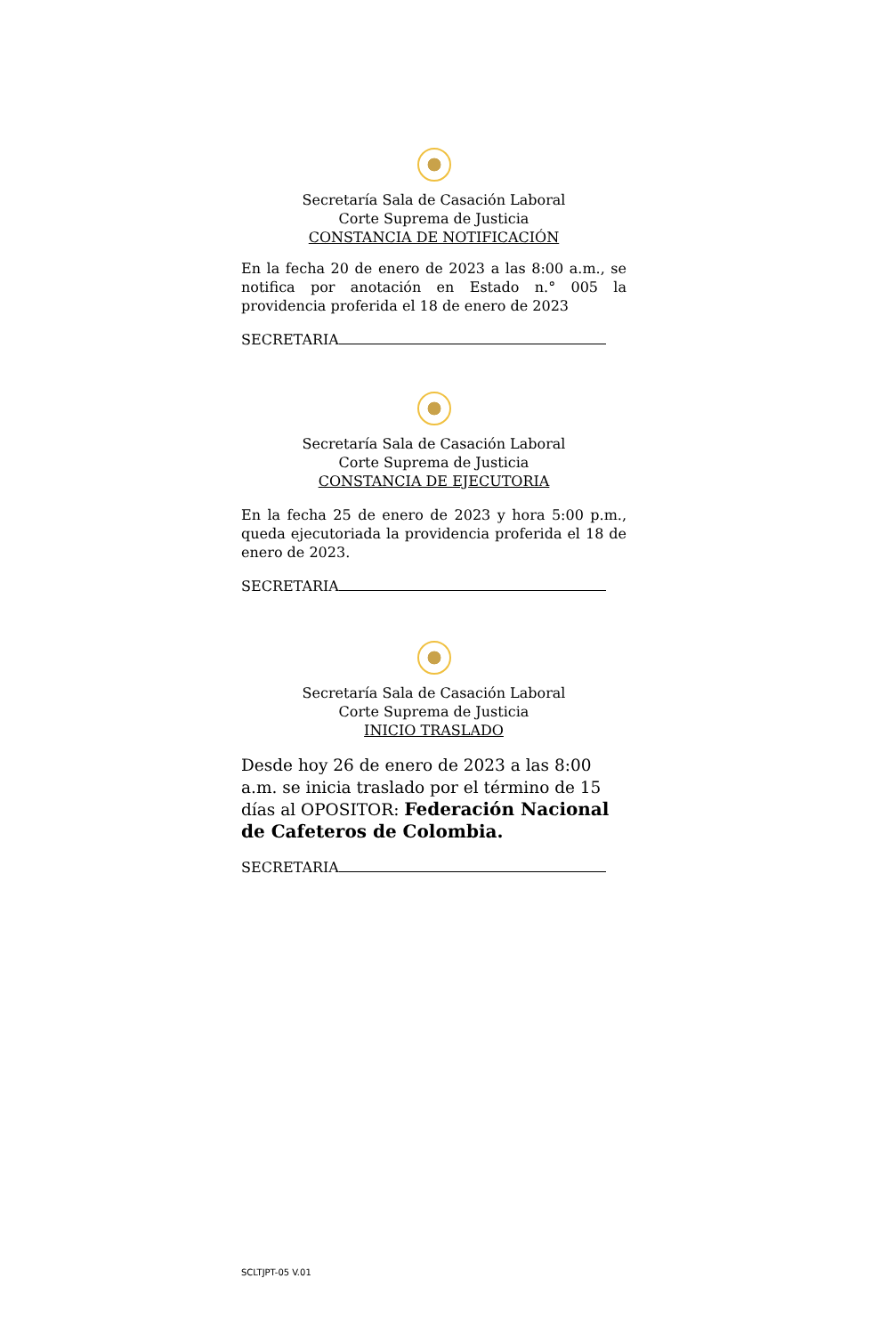Secretaría Sala de Casación Laboral
Corte Suprema de Justicia
CONSTANCIA DE NOTIFICACIÓN
En la fecha 20 de enero de 2023 a las 8:00 a.m., se notifica por anotación en Estado n.° 005 la providencia proferida el 18 de enero de 2023
SECRETARIA
Secretaría Sala de Casación Laboral
Corte Suprema de Justicia
CONSTANCIA DE EJECUTORIA
En la fecha 25 de enero de 2023 y hora 5:00 p.m., queda ejecutoriada la providencia proferida el 18 de enero de 2023.
SECRETARIA
Secretaría Sala de Casación Laboral
Corte Suprema de Justicia
INICIO TRASLADO
Desde hoy 26 de enero de 2023 a las 8:00 a.m. se inicia traslado por el término de 15 días al OPOSITOR: Federación Nacional de Cafeteros de Colombia.
SECRETARIA
SCLTJPT-05 V.01